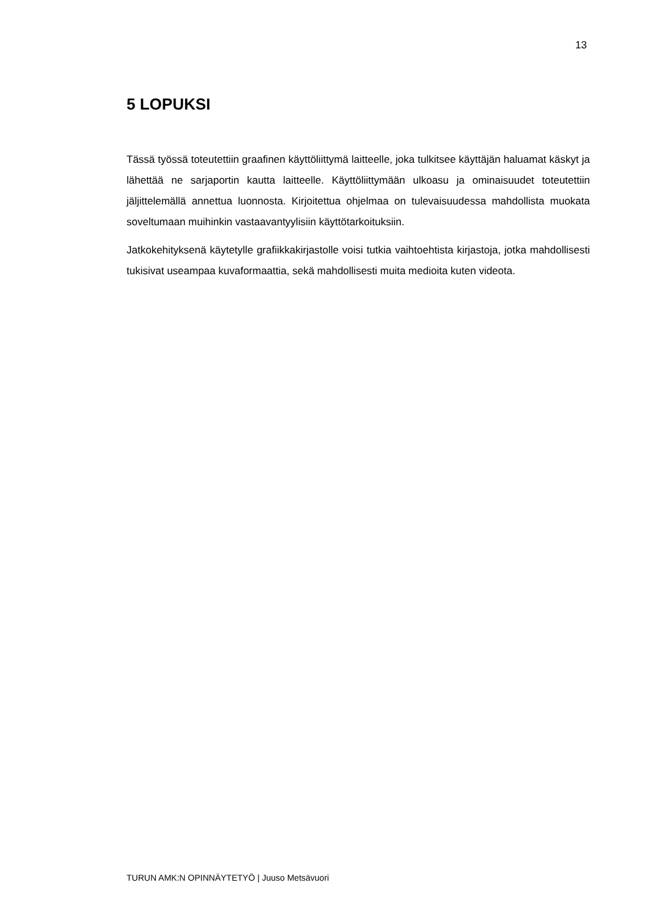13
5 LOPUKSI
Tässä työssä toteutettiin graafinen käyttöliittymä laitteelle, joka tulkitsee käyttäjän haluamat käskyt ja lähettää ne sarjaportin kautta laitteelle. Käyttöliittymään ulkoasu ja ominaisuudet toteutettiin jäljittelemällä annettua luonnosta. Kirjoitettua ohjelmaa on tulevaisuudessa mahdollista muokata soveltumaan muihinkin vastaavantyylisiin käyttötarkoituksiin.
Jatkokehityksenä käytetylle grafiikkakirjastolle voisi tutkia vaihtoehtista kirjastoja, jotka mahdollisesti tukisivat useampaa kuvaformaattia, sekä mahdollisesti muita medioita kuten videota.
TURUN AMK:N OPINNÄYTETYÖ | Juuso Metsävuori